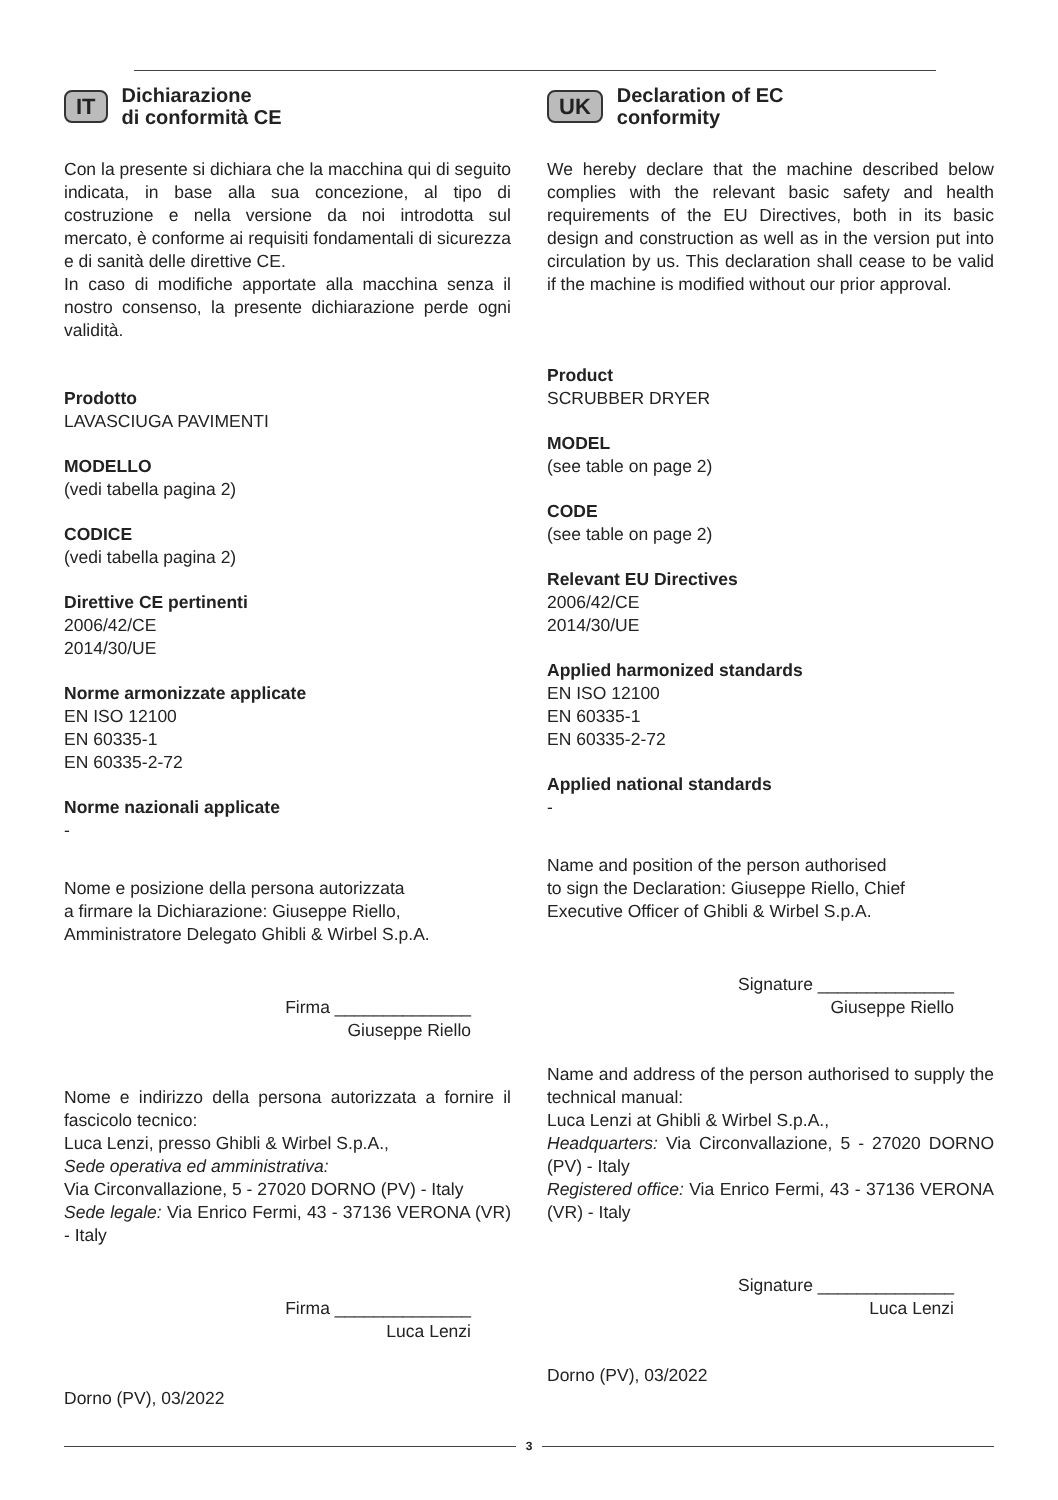IT Dichiarazione
di conformità CE
Con la presente si dichiara che la macchina qui di seguito indicata, in base alla sua concezione, al tipo di costruzione e nella versione da noi introdotta sul mercato, è conforme ai requisiti fondamentali di sicurezza e di sanità delle direttive CE.
In caso di modifiche apportate alla macchina senza il nostro consenso, la presente dichiarazione perde ogni validità.
Prodotto
LAVASCIUGA PAVIMENTI
MODELLO
(vedi tabella pagina 2)
CODICE
(vedi tabella pagina 2)
Direttive CE pertinenti
2006/42/CE
2014/30/UE
Norme armonizzate applicate
EN ISO 12100
EN 60335-1
EN 60335-2-72
Norme nazionali applicate
-
Nome e posizione della persona autorizzata
a firmare la Dichiarazione: Giuseppe Riello,
Amministratore Delegato Ghibli & Wirbel S.p.A.
Firma ______________
Giuseppe Riello
Nome e indirizzo della persona autorizzata a fornire il fascicolo tecnico:
Luca Lenzi, presso Ghibli & Wirbel S.p.A.,
Sede operativa ed amministrativa:
Via Circonvallazione, 5 - 27020 DORNO (PV) - Italy
Sede legale: Via Enrico Fermi, 43 - 37136 VERONA (VR) - Italy
Firma ______________
Luca Lenzi
Dorno (PV), 03/2022
UK Declaration of EC
conformity
We hereby declare that the machine described below complies with the relevant basic safety and health requirements of the EU Directives, both in its basic design and construction as well as in the version put into circulation by us. This declaration shall cease to be valid if the machine is modified without our prior approval.
Product
SCRUBBER DRYER
MODEL
(see table on page 2)
CODE
(see table on page 2)
Relevant EU Directives
2006/42/CE
2014/30/UE
Applied harmonized standards
EN ISO 12100
EN 60335-1
EN 60335-2-72
Applied national standards
-
Name and position of the person authorised
to sign the Declaration: Giuseppe Riello, Chief
Executive Officer of Ghibli & Wirbel S.p.A.
Signature ______________
Giuseppe Riello
Name and address of the person authorised to supply the technical manual:
Luca Lenzi at Ghibli & Wirbel S.p.A.,
Headquarters: Via Circonvallazione, 5 - 27020 DORNO (PV) - Italy
Registered office: Via Enrico Fermi, 43 - 37136 VERONA (VR) - Italy
Signature ______________
Luca Lenzi
Dorno (PV), 03/2022
3